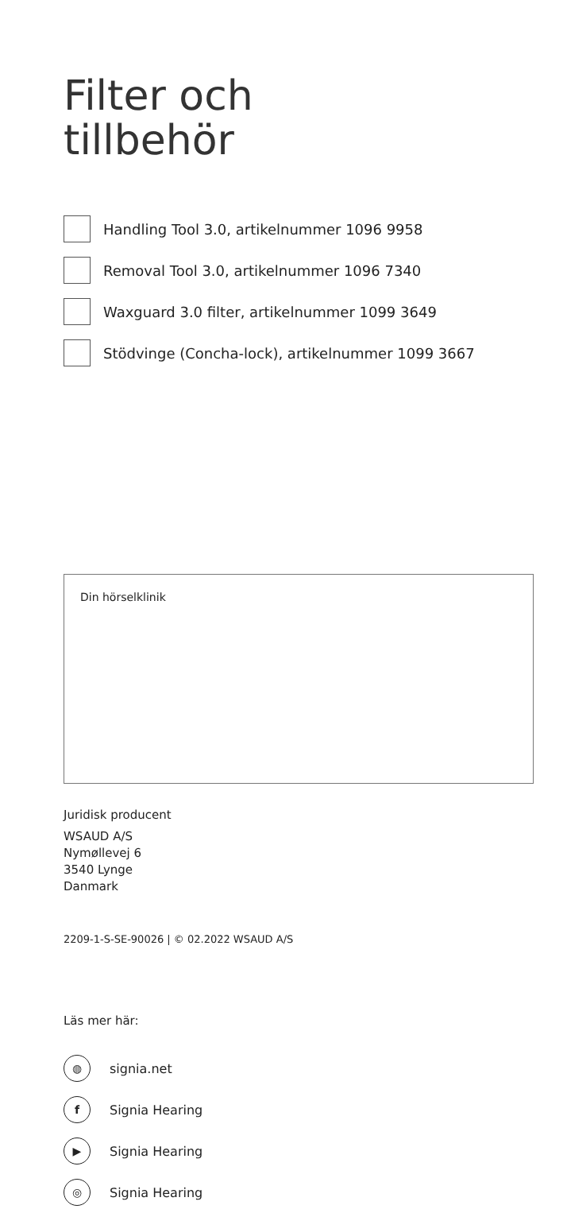Filter och
tillbehör
Handling Tool 3.0, artikelnummer 1096 9958
Removal Tool 3.0, artikelnummer 1096 7340
Waxguard 3.0 filter, artikelnummer 1099 3649
Stödvinge (Concha-lock), artikelnummer 1099 3667
Din hörselklinik
Juridisk producent
WSAUD A/S
Nymøllevej 6
3540 Lynge
Danmark
2209-1-S-SE-90026 | © 02.2022 WSAUD A/S
Läs mer här:
◍
signia.net
f
Signia Hearing
▶
Signia Hearing
◎
Signia Hearing